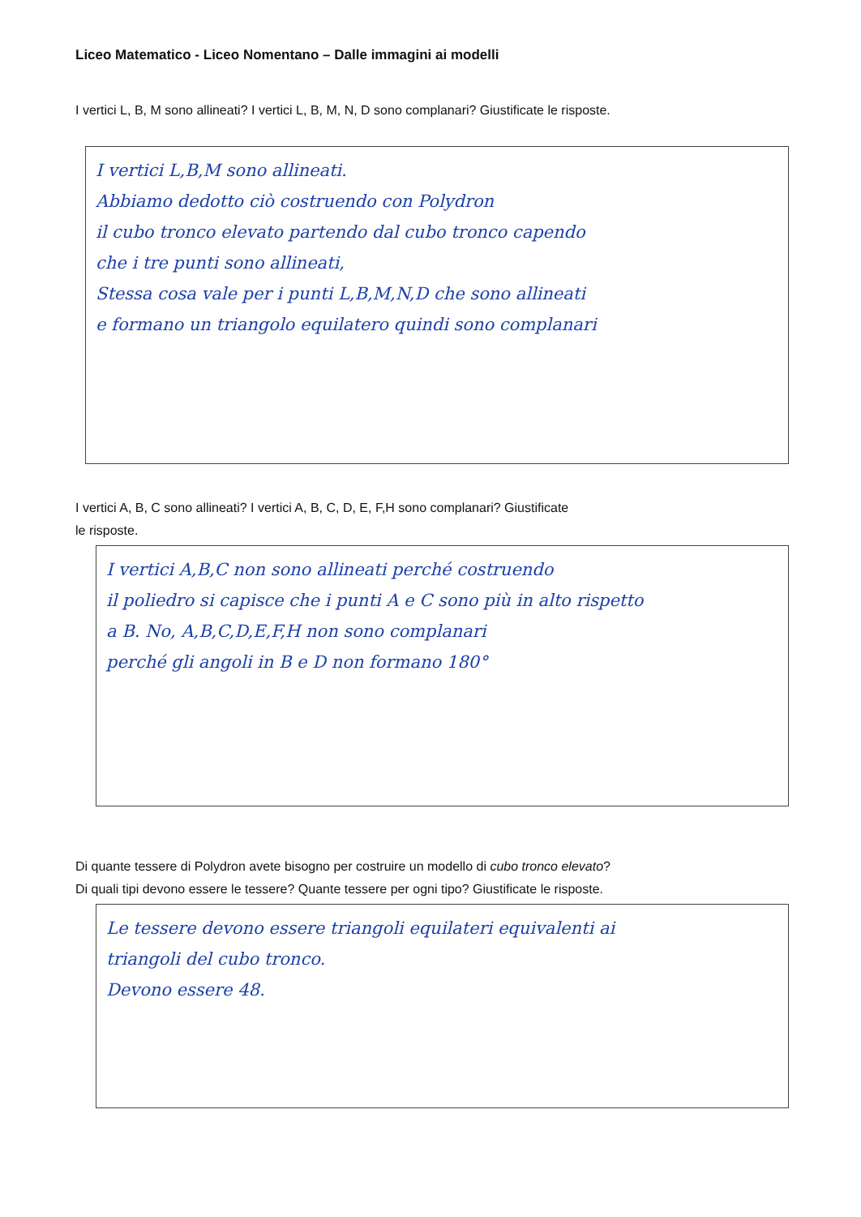Liceo Matematico - Liceo Nomentano – Dalle immagini ai modelli
I vertici L, B, M sono allineati? I vertici L, B, M, N, D sono complanari? Giustificate le risposte.
I vertici L,B,M sono allineati.
Abbiamo dedotto ciò costruendo con Polydron
il cubo tronco elevato partendo dal cubo tronco capendo
che i tre punti sono allineati,
Stessa cosa vale per i punti L,B,M,N,D che sono allineati
e formano un triangolo equilatero quindi sono complanari
I vertici A, B, C sono allineati? I vertici A, B, C, D, E, F,H sono complanari? Giustificate
le risposte.
I vertici A,B,C non sono allineati perché costruendo
il poliedro si capisce che i punti A e C sono più in alto rispetto
a B. No, A,B,C,D,E,F,H non sono complanari
perché gli angoli in B e D non formano 180°
Di quante tessere di Polydron avete bisogno per costruire un modello di cubo tronco elevato?
Di quali tipi devono essere le tessere? Quante tessere per ogni tipo? Giustificate le risposte.
Le tessere devono essere triangoli equilateri equivalenti ai
triangoli del cubo tronco.
Devono essere 48.